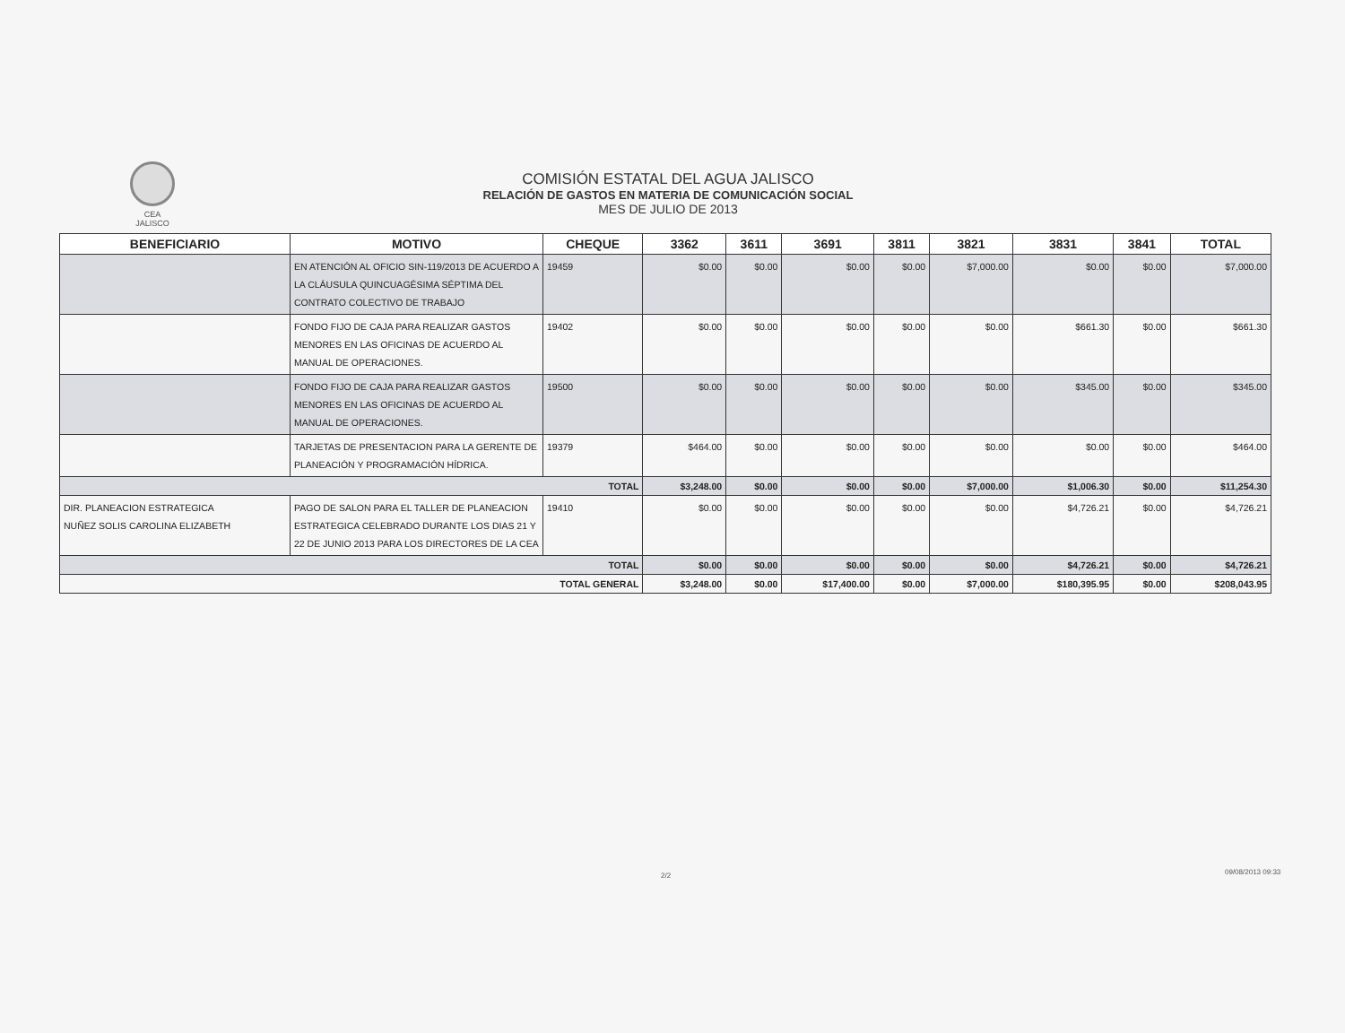CEA
JALISCO
COMISIÓN ESTATAL DEL AGUA JALISCO
RELACIÓN DE GASTOS EN MATERIA DE COMUNICACIÓN SOCIAL
MES DE JULIO DE 2013
| BENEFICIARIO | MOTIVO | CHEQUE | 3362 | 3611 | 3691 | 3811 | 3821 | 3831 | 3841 | TOTAL |
| --- | --- | --- | --- | --- | --- | --- | --- | --- | --- | --- |
| | EN ATENCIÓN AL OFICIO SIN-119/2013 DE ACUERDO A LA CLÁUSULA QUINCUAGÉSIMA SÉPTIMA DEL CONTRATO COLECTIVO DE TRABAJO | 19459 | $0.00 | $0.00 | $0.00 | $0.00 | $7,000.00 | $0.00 | $0.00 | $7,000.00 |
| | FONDO FIJO DE CAJA PARA REALIZAR GASTOS MENORES EN LAS OFICINAS DE ACUERDO AL MANUAL DE OPERACIONES. | 19402 | $0.00 | $0.00 | $0.00 | $0.00 | $0.00 | $661.30 | $0.00 | $661.30 |
| | FONDO FIJO DE CAJA PARA REALIZAR GASTOS MENORES EN LAS OFICINAS DE ACUERDO AL MANUAL DE OPERACIONES. | 19500 | $0.00 | $0.00 | $0.00 | $0.00 | $0.00 | $345.00 | $0.00 | $345.00 |
| | TARJETAS DE PRESENTACION PARA LA GERENTE DE PLANEACIÓN Y PROGRAMACIÓN HÍDRICA. | 19379 | $464.00 | $0.00 | $0.00 | $0.00 | $0.00 | $0.00 | $0.00 | $464.00 |
| TOTAL | | | $3,248.00 | $0.00 | $0.00 | $0.00 | $7,000.00 | $1,006.30 | $0.00 | $11,254.30 |
| DIR. PLANEACION ESTRATEGICA NUÑEZ SOLIS CAROLINA ELIZABETH | PAGO DE SALON PARA EL TALLER DE PLANEACION ESTRATEGICA CELEBRADO DURANTE LOS DIAS 21 Y 22 DE JUNIO 2013 PARA LOS DIRECTORES DE LA CEA | 19410 | $0.00 | $0.00 | $0.00 | $0.00 | $0.00 | $4,726.21 | $0.00 | $4,726.21 |
| TOTAL | | | $0.00 | $0.00 | $0.00 | $0.00 | $0.00 | $4,726.21 | $0.00 | $4,726.21 |
| TOTAL GENERAL | | | $3,248.00 | $0.00 | $17,400.00 | $0.00 | $7,000.00 | $180,395.95 | $0.00 | $208,043.95 |
2/2 09/08/2013 09:33